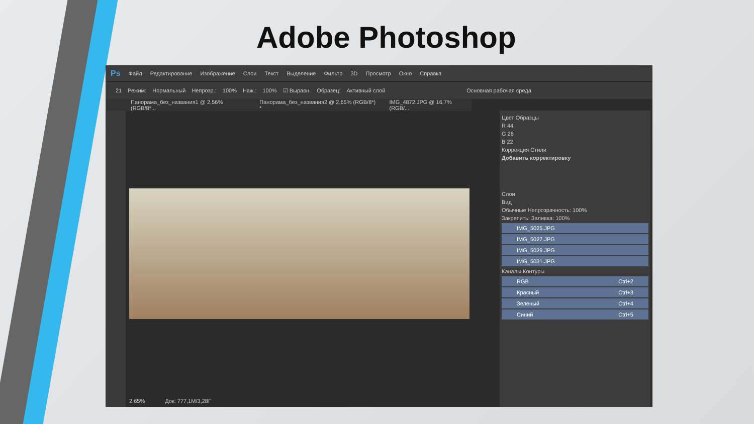Adobe Photoshop
Ps Файл Редактирование Изображение Слои Текст Выделение Фильтр 3D Просмотр Окно Справка
21 Режим: Нормальный Непрозр.: 100% Наж.: 100% ☑ Выравн. Образец: Активный слой Основная рабочая среда
Панорама_без_названия1 @ 2,56% (RGB/8*... Панорама_без_названия2 @ 2,65% (RGB/8*) * IMG_4872.JPG @ 16,7% (RGB/...
2,65% Док: 777,1M/3,28Г
Цвет Образцы
R 44
G 26
B 22
Коррекция Стили
Добавить корректировку
Слои
Вид
Обычные Непрозрачность: 100%
Закрепить: Заливка: 100%
IMG_5025.JPG
IMG_5027.JPG
IMG_5029.JPG
IMG_5031.JPG
Каналы Контуры
RGB Ctrl+2
Красный Ctrl+3
Зеленый Ctrl+4
Синий Ctrl+5